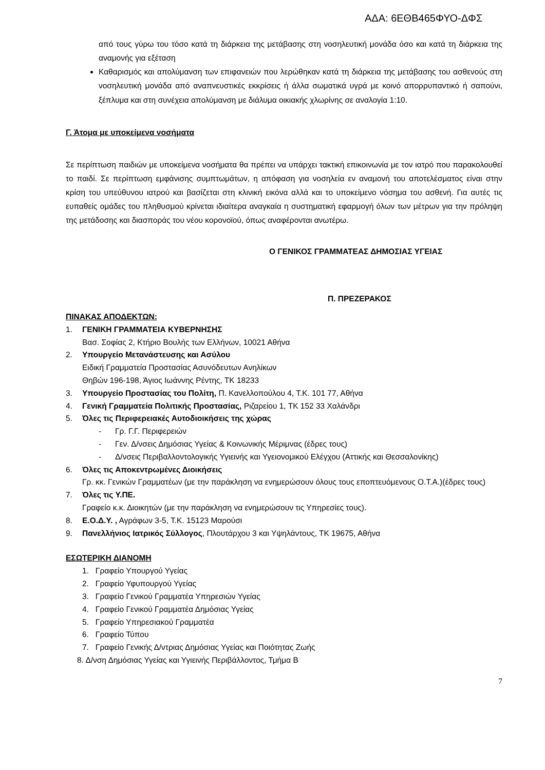ΑΔΑ: 6ΕΘΒ465ΦΥΟ-ΔΦΣ
από τους γύρω του τόσο κατά τη διάρκεια της μετάβασης στη νοσηλευτική μονάδα όσο και κατά τη διάρκεια της αναμονής για εξέταση
Καθαρισμός και απολύμανση των επιφανειών που λερώθηκαν κατά τη διάρκεια της μετάβασης του ασθενούς στη νοσηλευτική μονάδα από αναπνευστικές εκκρίσεις ή άλλα σωματικά υγρά με κοινό απορρυπαντικό ή σαπούνι, ξέπλυμα και στη συνέχεια απολύμανση με διάλυμα οικιακής χλωρίνης σε αναλογία 1:10.
Γ. Άτομα με υποκείμενα νοσήματα
Σε περίπτωση παιδιών με υποκείμενα νοσήματα θα πρέπει να υπάρχει τακτική επικοινωνία με τον ιατρό που παρακολουθεί το παιδί. Σε περίπτωση εμφάνισης συμπτωμάτων, η απόφαση για νοσηλεία εν αναμονή του αποτελέσματος είναι στην κρίση του υπεύθυνου ιατρού και βασίζεται στη κλινική εικόνα αλλά και το υποκείμενο νόσημα του ασθενή. Για αυτές τις ευπαθείς ομάδες του πληθυσμού κρίνεται ιδιαίτερα αναγκαία η συστηματική εφαρμογή όλων των μέτρων για την πρόληψη της μετάδοσης και διασποράς του νέου κορονοϊού, όπως αναφέρονται ανωτέρω.
Ο ΓΕΝΙΚΟΣ ΓΡΑΜΜΑΤΕΑΣ ΔΗΜΟΣΙΑΣ ΥΓΕΙΑΣ
Π. ΠΡΕΖΕΡΑΚΟΣ
ΠΙΝΑΚΑΣ ΑΠΟΔΕΚΤΩΝ:
1. ΓΕΝΙΚΗ ΓΡΑΜΜΑΤΕΙΑ ΚΥΒΕΡΝΗΣΗΣ
Βασ. Σοφίας 2, Κτήριο Βουλής των Ελλήνων, 10021 Αθήνα
2. Υπουργείο Μετανάστευσης και Ασύλου
Ειδική Γραμματεία Προστασίας Ασυνόδευτων Ανηλίκων
Θηβών 196-198, Άγιος Ιωάννης Ρέντης, ΤΚ 18233
3. Υπουργείο Προστασίας του Πολίτη, Π. Κανελλοπούλου 4, Τ.Κ. 101 77, Αθήνα
4. Γενική Γραμματεία Πολιτικής Προστασίας, Ριζαρείου 1, ΤΚ 152 33 Χαλάνδρι
5. Όλες τις Περιφερειακές Αυτοδιοικήσεις της χώρας
- Γρ. Γ.Γ. Περιφερειών
- Γεν. Δ/νσεις Δημόσιας Υγείας & Κοινωνικής Μέριμνας (έδρες τους)
- Δ/νσεις Περιβαλλοντολογικής Υγιεινής και Υγειονομικού Ελέγχου (Αττικής και Θεσσαλονίκης)
6. Όλες τις Αποκεντρωμένες Διοικήσεις
Γρ. κκ. Γενικών Γραμματέων (με την παράκληση να ενημερώσουν όλους τους εποπτευόμενους Ο.Τ.Α.)(έδρες τους)
7. Όλες τις Υ.ΠΕ.
Γραφείο κ.κ. Διοικητών (με την παράκληση να ενημερώσουν τις Υπηρεσίες τους).
8. Ε.Ο.Δ.Υ. , Αγράφων 3-5, Τ.Κ. 15123 Μαρούσι
9. Πανελλήνιος Ιατρικός Σύλλογος, Πλουτάρχου 3 και Υψηλάντους, ΤΚ 19675, Αθήνα
ΕΣΩΤΕΡΙΚΗ ΔΙΑΝΟΜΗ
1. Γραφείο Υπουργού Υγείας
2. Γραφείο Υφυπουργού Υγείας
3. Γραφείο Γενικού Γραμματέα Υπηρεσιών Υγείας
4. Γραφείο Γενικού Γραμματέα Δημόσιας Υγείας
5. Γραφείο Υπηρεσιακού Γραμματέα
6. Γραφείο Τύπου
7. Γραφείο Γενικής Δ/ντριας Δημόσιας Υγείας και Ποιότητας Ζωής
8. Δ/νση Δημόσιας Υγείας και Υγιεινής Περιβάλλοντος, Τμήμα Β
7